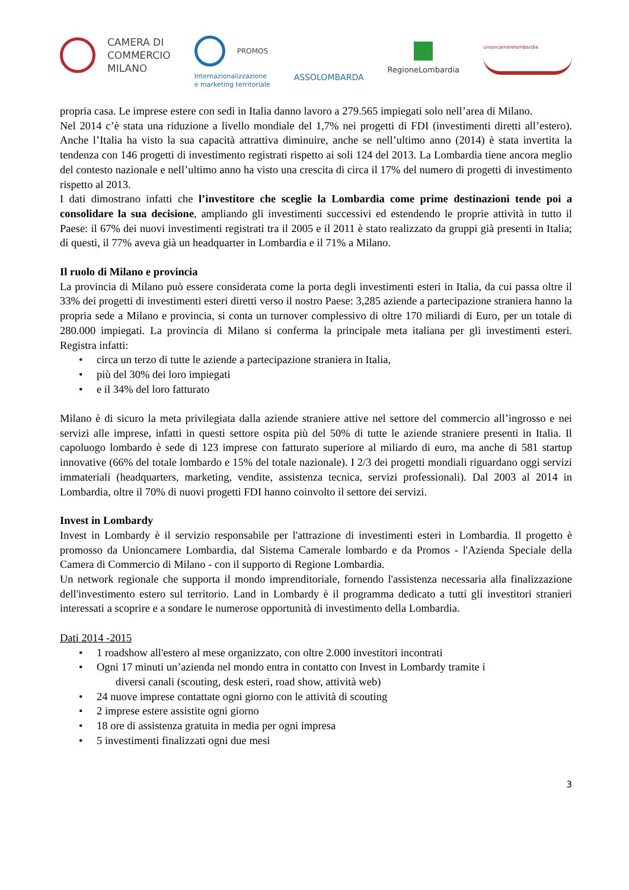CAMERA DI
COMMERCIO
MILANO
PROMOS
Internazionalizzazione
e marketing territoriale
ASSOLOMBARDA
RegioneLombardia
unioncamerelombardia
propria casa. Le imprese estere con sedi in Italia danno lavoro a 279.565 impiegati solo nell’area di Milano.
Nel 2014 c’è stata una riduzione a livello mondiale del 1,7% nei progetti di FDI (investimenti diretti all’estero). Anche l’Italia ha visto la sua capacità attrattiva diminuire, anche se nell’ultimo anno (2014) è stata invertita la tendenza con 146 progetti di investimento registrati rispetto ai soli 124 del 2013. La Lombardia tiene ancora meglio del contesto nazionale e nell’ultimo anno ha visto una crescita di circa il 17% del numero di progetti di investimento rispetto al 2013.
I dati dimostrano infatti che l’investitore che sceglie la Lombardia come prime destinazioni tende poi a consolidare la sua decisione, ampliando gli investimenti successivi ed estendendo le proprie attività in tutto il Paese: il 67% dei nuovi investimenti registrati tra il 2005 e il 2011 è stato realizzato da gruppi già presenti in Italia; di questi, il 77% aveva già un headquarter in Lombardia e il 71% a Milano.
Il ruolo di Milano e provincia
La provincia di Milano può essere considerata come la porta degli investimenti esteri in Italia, da cui passa oltre il 33% dei progetti di investimenti esteri diretti verso il nostro Paese: 3,285 aziende a partecipazione straniera hanno la propria sede a Milano e provincia, si conta un turnover complessivo di oltre 170 miliardi di Euro, per un totale di 280.000 impiegati. La provincia di Milano si conferma la principale meta italiana per gli investimenti esteri. Registra infatti:
• circa un terzo di tutte le aziende a partecipazione straniera in Italia,
• più del 30% dei loro impiegati
• e il 34% del loro fatturato
Milano è di sicuro la meta privilegiata dalla aziende straniere attive nel settore del commercio all’ingrosso e nei servizi alle imprese, infatti in questi settore ospita più del 50% di tutte le aziende straniere presenti in Italia. Il capoluogo lombardo è sede di 123 imprese con fatturato superiore al miliardo di euro, ma anche di 581 startup innovative (66% del totale lombardo e 15% del totale nazionale). I 2/3 dei progetti mondiali riguardano oggi servizi immateriali (headquarters, marketing, vendite, assistenza tecnica, servizi professionali). Dal 2003 al 2014 in Lombardia, oltre il 70% di nuovi progetti FDI hanno coinvolto il settore dei servizi.
Invest in Lombardy
Invest in Lombardy è il servizio responsabile per l'attrazione di investimenti esteri in Lombardia. Il progetto è promosso da Unioncamere Lombardia, dal Sistema Camerale lombardo e da Promos - l'Azienda Speciale della Camera di Commercio di Milano - con il supporto di Regione Lombardia.
Un network regionale che supporta il mondo imprenditoriale, fornendo l'assistenza necessaria alla finalizzazione dell'investimento estero sul territorio. Land in Lombardy è il programma dedicato a tutti gli investitori stranieri interessati a scoprire e a sondare le numerose opportunità di investimento della Lombardia.
Dati 2014 -2015
• 1 roadshow all'estero al mese organizzato, con oltre 2.000 investitori incontrati
• Ogni 17 minuti un’azienda nel mondo entra in contatto con Invest in Lombardy tramite i
diversi canali (scouting, desk esteri, road show, attività web)
• 24 nuove imprese contattate ogni giorno con le attività di scouting
• 2 imprese estere assistite ogni giorno
• 18 ore di assistenza gratuita in media per ogni impresa
• 5 investimenti finalizzati ogni due mesi
3